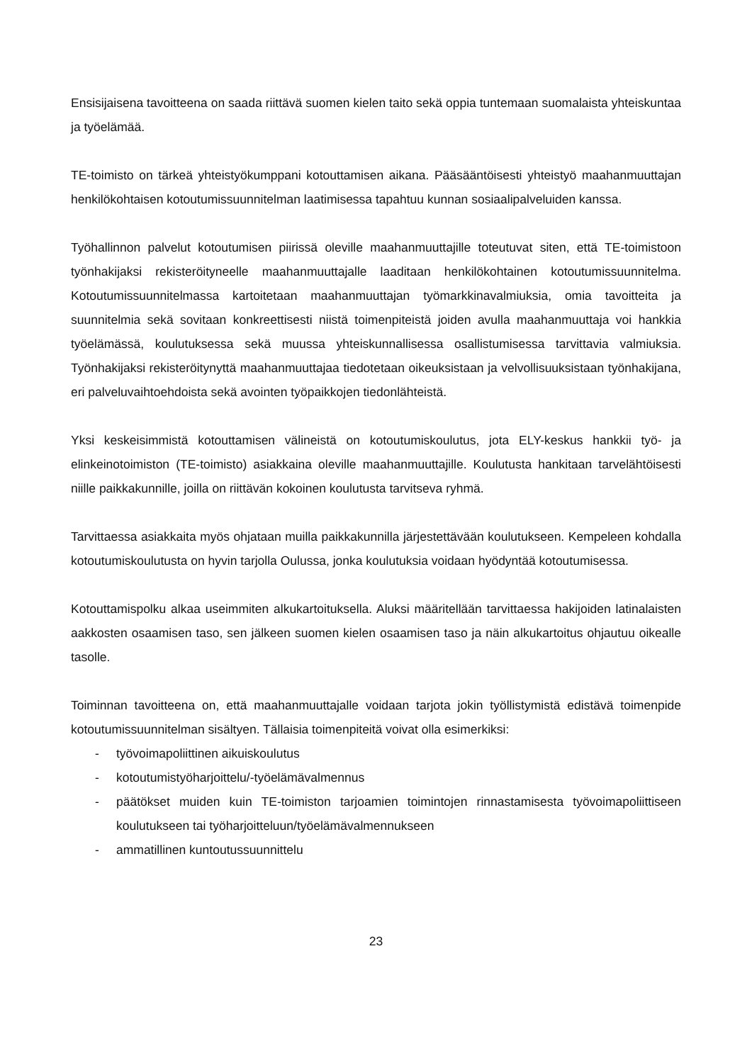Ensisijaisena tavoitteena on saada riittävä suomen kielen taito sekä oppia tuntemaan suomalaista yhteiskuntaa ja työelämää.
TE-toimisto on tärkeä yhteistyökumppani kotouttamisen aikana. Pääsääntöisesti yhteistyö maahanmuuttajan henkilökohtaisen kotoutumissuunnitelman laatimisessa tapahtuu kunnan sosiaalipalveluiden kanssa.
Työhallinnon palvelut kotoutumisen piirissä oleville maahanmuuttajille toteutuvat siten, että TE-toimistoon työnhakijaksi rekisteröityneelle maahanmuuttajalle laaditaan henkilökohtainen kotoutumissuunnitelma. Kotoutumissuunnitelmassa kartoitetaan maahanmuuttajan työmarkkinavalmiuksia, omia tavoitteita ja suunnitelmia sekä sovitaan konkreettisesti niistä toimenpiteistä joiden avulla maahanmuuttaja voi hankkia työelämässä, koulutuksessa sekä muussa yhteiskunnallisessa osallistumisessa tarvittavia valmiuksia. Työnhakijaksi rekisteröitynyttä maahanmuuttajaa tiedotetaan oikeuksistaan ja velvollisuuksistaan työnhakijana, eri palveluvaihtoehdoista sekä avointen työpaikkojen tiedonlähteistä.
Yksi keskeisimmistä kotouttamisen välineistä on kotoutumiskoulutus, jota ELY-keskus hankkii työ- ja elinkeinotoimiston (TE-toimisto) asiakkaina oleville maahanmuuttajille. Koulutusta hankitaan tarvelähtöisesti niille paikkakunnille, joilla on riittävän kokoinen koulutusta tarvitseva ryhmä.
Tarvittaessa asiakkaita myös ohjataan muilla paikkakunnilla järjestettävään koulutukseen. Kempeleen kohdalla kotoutumiskoulutusta on hyvin tarjolla Oulussa, jonka koulutuksia voidaan hyödyntää kotoutumisessa.
Kotouttamispolku alkaa useimmiten alkukartoituksella. Aluksi määritellään tarvittaessa hakijoiden latinalaisten aakkosten osaamisen taso, sen jälkeen suomen kielen osaamisen taso ja näin alkukartoitus ohjautuu oikealle tasolle.
Toiminnan tavoitteena on, että maahanmuuttajalle voidaan tarjota jokin työllistymistä edistävä toimenpide kotoutumissuunnitelman sisältyen. Tällaisia toimenpiteitä voivat olla esimerkiksi:
- työvoimapoliittinen aikuiskoulutus
- kotoutumistyöharjoittelu/-työelämävalmennus
- päätökset muiden kuin TE-toimiston tarjoamien toimintojen rinnastamisesta työvoimapoliittiseen koulutukseen tai työharjoitteluun/työelämävalmennukseen
- ammatillinen kuntoutussuunnittelu
23